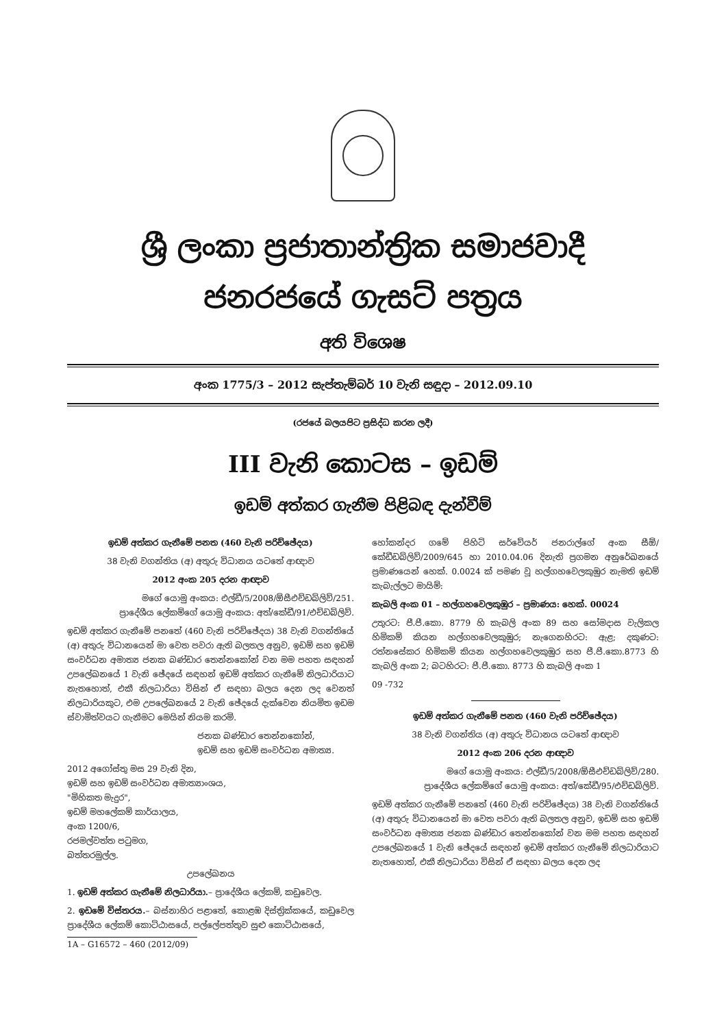ශ්‍රී ලංකා ප්‍රජාතාන්ත්‍රික සමාජවාදී ජනරජයේ ගැසට් පත්‍රය
අති විශෙෂ
අංක 1775/3 – 2012 සැප්තැම්බර් 10 වැනි සඳුදා – 2012.09.10
(රජයේ බලයපිට ප්‍රසිද්ධ කරන ලදී)
III වැනි කොටස – ඉඩම්
ඉඩම් අත්කර ගැනීම පිළිබඳ දැන්වීම්
ඉඩම් අත්කර ගැනීමේ පනත (460 වැනි පරිච්ඡේදය)
38 වැනි වගන්තිය (අ) අතුරු විධානය යටතේ ආඥාව
2012 අංක 205 දරන ආඥාව
මගේ යොමු අංකය: එල්ඩී/5/2008/ඕසීඑච්ඩබ්ලිව්/251.
ප්‍රාදේශීය ලේකම්ගේ යොමු අංකය: අත්/කේඩී/91/එච්ඩබ්ලිව්.
ඉඩම් අත්කර ගැනීමේ පනතේ (460 වැනි පරිච්ඡේදය) 38 වැනි වගන්තියේ (අ) අතුරු විධානයෙන් මා වෙත පවරා ඇති බලතල අනුව, ඉඩම් සහ ඉඩම් සංවර්ධන අමාත්‍ය ජනක බණ්ඩාර තෙන්නකෝන් වන මම පහත සඳහන් උපලේඛනයේ 1 වැනි ඡේදයේ සඳහන් ඉඩම් අත්කර ගැනීමේ නිලධාරියාට නැතහොත්, එකී නිලධාරියා විසින් ඒ සඳහා බලය දෙන ලද වෙනත් නිලධාරියකුට, එම උපලේඛනයේ 2 වැනි ඡේදයේ දැක්වෙන නියමිත ඉඩම ස්වාමිත්වයට ගැනීමට මෙයින් නියම කරමි.
ජනක බණ්ඩාර තෙන්නකෝන්,
ඉඩම් සහ ඉඩම් සංවර්ධන අමාත්‍ය.
2012 අගෝස්තු මස 29 වැනි දින,
ඉඩම් සහ ඉඩම් සංවර්ධන අමාත්‍යාංශය,
"මිහිකත මැදුර",
ඉඩම් මහලේකම් කාර්යාලය,
අංක 1200/6,
රජමල්වත්ත පටුමග,
බත්තරමුල්ල.
උපලේඛනය
1. ඉඩම් අත්කර ගැනීමේ නිලධාරියා.– ප්‍රාදේශීය ලේකම්, කඩුවෙල.
2. ඉඩමේ විස්තරය.– බස්නාහිර පළාතේ, කොළඹ දිස්ත්‍රික්කයේ, කඩුවෙල ප්‍රාදේශීය ලේකම් කොට්ඨාසයේ, පල්ලේපත්තුව සුළු කොට්ඨාසයේ,
1A – G16572 – 460 (2012/09)
හෝකන්දර ගමේ පිහිටි සර්වේයර් ජනරාල්ගේ අංක සීඕ/කේඩීඩබ්ලිව්/2009/645 හා 2010.04.06 දිනැති ප්‍රගමන අනුරේඛනයේ ප්‍රමාණයෙන් හෙක්. 0.0024 ක් පමණ වූ හල්ගහවෙලකුඹුර නැමති ඉඩම් කැබැල්ලට මායිම්:
කැබලි අංක 01 – හල්ගහවෙලකුඹුර – ප්‍රමාණය: හෙක්. 00024
උතුරට: පී.පී.කො. 8779 හි කැබලි අංක 89 සහ සෝමදාස වැලිකල හිමිකම් කියන හල්ගහවෙලකුඹුර; නැගෙනහිරට: ඇළ; දකුණට: රත්නසේකර හිමිකම් කියන හල්ගහවෙලකුඹුර සහ පී.පී.කො.8773 හි කැබලි අංක 2; බටහිරට: පී.පී.කො. 8773 හි කැබලි අංක 1
09 -732
ඉඩම් අත්කර ගැනීමේ පනත (460 වැනි පරිච්ඡේදය)
38 වැනි වගන්තිය (අ) අතුරු විධානය යටතේ ආඥාව
2012 අංක 206 දරන ආඥාව
මගේ යොමු අංකය: එල්ඩී/5/2008/ඕසීඑච්ඩබ්ලිව්/280.
ප්‍රාදේශීය ලේකම්ගේ යොමු අංකය: අත්/කේඩී/95/එච්ඩබ්ලිව්.
ඉඩම් අත්කර ගැනීමේ පනතේ (460 වැනි පරිච්ඡේදය) 38 වැනි වගන්තියේ (අ) අතුරු විධානයෙන් මා වෙත පවරා ඇති බලතල අනුව, ඉඩම් සහ ඉඩම් සංවර්ධන අමාත්‍ය ජනක බණ්ඩාර තෙන්නකෝන් වන මම පහත සඳහන් උපලේඛනයේ 1 වැනි ඡේදයේ සඳහන් ඉඩම් අත්කර ගැනීමේ නිලධාරියාට නැතහොත්, එකී නිලධාරියා විසින් ඒ සඳහා බලය දෙන ලද